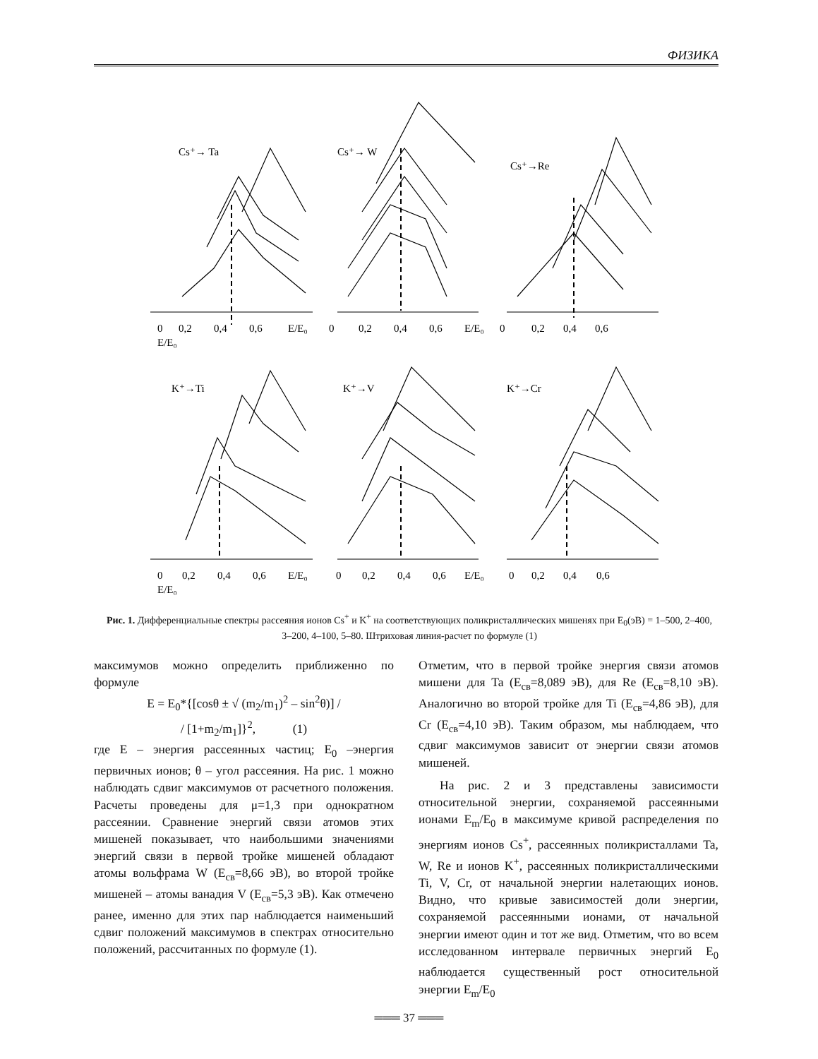ФИЗИКА
Cs⁺→ Ta
Cs⁺→ W
Cs⁺→Re
K⁺→Ti
K⁺→V
K⁺→Cr
0
0,2
0,4
0,6
E/E₀
0
0,2
0,4
0,6
E/E₀
0
0,2
0,4
0,6
E/E₀
0
0,2
0,4
0,6
E/E₀
0
0,2
0,4
0,6
E/E₀
0
0,2
0,4
0,6
E/E₀
Рис. 1. Дифференциальные спектры рассеяния ионов Cs<sup>+</sup> и K<sup>+</sup> на соответствующих поликристаллических мишенях при E<sub>0</sub>(эВ) = 1–500, 2–400, 3–200, 4–100, 5–80. Штриховая линия-расчет по формуле (1)
максимумов можно определить приближенно по формуле
E = E<sub>0</sub>*{[cosθ ± √ (m<sub>2</sub>/m<sub>1</sub>)<sup>2</sup> – sin<sup>2</sup>θ)] /
/ [1+m<sub>2</sub>/m<sub>1</sub>]}<sup>2</sup>, (1)
где E – энергия рассеянных частиц; E<sub>0</sub> –энергия первичных ионов; θ – угол рассеяния. На рис. 1 можно наблюдать сдвиг максимумов от расчетного положения. Расчеты проведены для μ=1,3 при однократном рассеянии. Сравнение энергий связи атомов этих мишеней показывает, что наибольшими значениями энергий связи в первой тройке мишеней обладают атомы вольфрама W (E<sub>св</sub>=8,66 эВ), во второй тройке мишеней – атомы ванадия V (E<sub>св</sub>=5,3 эВ). Как отмечено ранее, именно для этих пар наблюдается наименьший сдвиг положений максимумов в спектрах относительно положений, рассчитанных по формуле (1).
Отметим, что в первой тройке энергия связи атомов мишени для Ta (E<sub>св</sub>=8,089 эВ), для Re (E<sub>св</sub>=8,10 эВ). Аналогично во второй тройке для Ti (E<sub>св</sub>=4,86 эВ), для Cr (E<sub>св</sub>=4,10 эВ). Таким образом, мы наблюдаем, что сдвиг максимумов зависит от энергии связи атомов мишеней.
На рис. 2 и 3 представлены зависимости относительной энергии, сохраняемой рассеянными ионами E<sub>m</sub>/E<sub>0</sub> в максимуме кривой распределения по энергиям ионов Cs<sup>+</sup>, рассеянных поликристаллами Ta, W, Re и ионов K<sup>+</sup>, рассеянных поликристаллическими Ti, V, Cr, от начальной энергии налетающих ионов. Видно, что кривые зависимостей доли энергии, сохраняемой рассеянными ионами, от начальной энергии имеют один и тот же вид. Отметим, что во всем исследованном интервале первичных энергий E<sub>0</sub> наблюдается существенный рост относительной энергии E<sub>m</sub>/E<sub>0</sub>
═══ 37 ═══